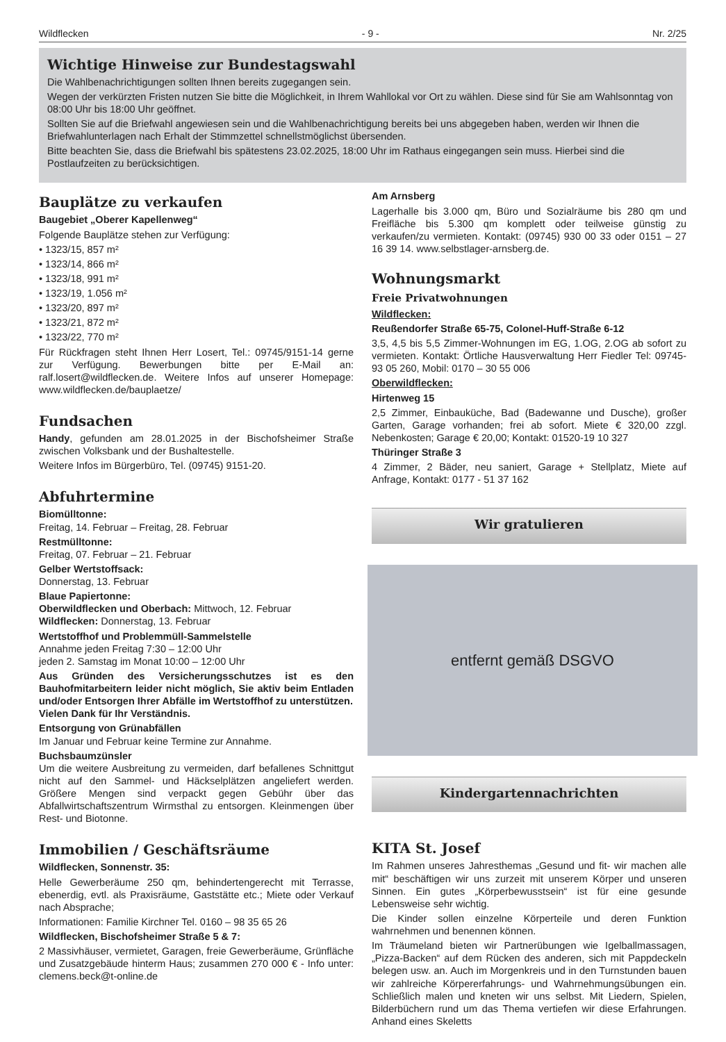Wildflecken - 9 - Nr. 2/25
Wichtige Hinweise zur Bundestagswahl
Die Wahlbenachrichtigungen sollten Ihnen bereits zugegangen sein.
Wegen der verkürzten Fristen nutzen Sie bitte die Möglichkeit, in Ihrem Wahllokal vor Ort zu wählen. Diese sind für Sie am Wahlsonntag von 08:00 Uhr bis 18:00 Uhr geöffnet.
Sollten Sie auf die Briefwahl angewiesen sein und die Wahlbenachrichtigung bereits bei uns abgegeben haben, werden wir Ihnen die Briefwahlunterlagen nach Erhalt der Stimmzettel schnellstmöglichst übersenden.
Bitte beachten Sie, dass die Briefwahl bis spätestens 23.02.2025, 18:00 Uhr im Rathaus eingegangen sein muss. Hierbei sind die Postlaufzeiten zu berücksichtigen.
Bauplätze zu verkaufen
Baugebiet „Oberer Kapellenweg“
Folgende Bauplätze stehen zur Verfügung:
• 1323/15, 857 m²
• 1323/14, 866 m²
• 1323/18, 991 m²
• 1323/19, 1.056 m²
• 1323/20, 897 m²
• 1323/21, 872 m²
• 1323/22, 770 m²
Für Rückfragen steht Ihnen Herr Losert, Tel.: 09745/9151-14 gerne zur Verfügung. Bewerbungen bitte per E-Mail an: ralf.losert@wildflecken.de. Weitere Infos auf unserer Homepage: www.wildflecken.de/bauplaetze/
Fundsachen
Handy, gefunden am 28.01.2025 in der Bischofsheimer Straße zwischen Volksbank und der Bushaltestelle.
Weitere Infos im Bürgerbüro, Tel. (09745) 9151-20.
Abfuhrtermine
Biomülltonne:
Freitag, 14. Februar – Freitag, 28. Februar
Restmülltonne:
Freitag, 07. Februar – 21. Februar
Gelber Wertstoffsack:
Donnerstag, 13. Februar
Blaue Papiertonne:
Oberwildflecken und Oberbach: Mittwoch, 12. Februar
Wildflecken: Donnerstag, 13. Februar
Wertstoffhof und Problemmüll-Sammelstelle
Annahme jeden Freitag 7:30 – 12:00 Uhr
jeden 2. Samstag im Monat 10:00 – 12:00 Uhr
Aus Gründen des Versicherungsschutzes ist es den Bauhofmitarbeitern leider nicht möglich, Sie aktiv beim Entladen und/oder Entsorgen Ihrer Abfälle im Wertstoffhof zu unterstützen.
Vielen Dank für Ihr Verständnis.
Entsorgung von Grünabfällen
Im Januar und Februar keine Termine zur Annahme.
Buchsbaumzünsler
Um die weitere Ausbreitung zu vermeiden, darf befallenes Schnittgut nicht auf den Sammel- und Häckselplätzen angeliefert werden. Größere Mengen sind verpackt gegen Gebühr über das Abfallwirtschaftszentrum Wirmsthal zu entsorgen. Kleinmengen über Rest- und Biotonne.
Immobilien / Geschäftsräume
Wildflecken, Sonnenstr. 35:
Helle Gewerberäume 250 qm, behindertengerecht mit Terrasse, ebenerdig, evtl. als Praxisräume, Gaststätte etc.; Miete oder Verkauf nach Absprache;
Informationen: Familie Kirchner Tel. 0160 – 98 35 65 26
Wildflecken, Bischofsheimer Straße 5 & 7:
2 Massivhäuser, vermietet, Garagen, freie Gewerberäume, Grünfläche und Zusatzgebäude hinterm Haus; zusammen 270 000 € - Info unter: clemens.beck@t-online.de
Am Arnsberg
Lagerhalle bis 3.000 qm, Büro und Sozialräume bis 280 qm und Freifläche bis 5.300 qm komplett oder teilweise günstig zu verkaufen/zu vermieten. Kontakt: (09745) 930 00 33 oder 0151 – 27 16 39 14. www.selbstlager-arnsberg.de.
Wohnungsmarkt
Freie Privatwohnungen
Wildflecken:
Reußendorfer Straße 65-75, Colonel-Huff-Straße 6-12
3,5, 4,5 bis 5,5 Zimmer-Wohnungen im EG, 1.OG, 2.OG ab sofort zu vermieten. Kontakt: Örtliche Hausverwaltung Herr Fiedler Tel: 09745-93 05 260, Mobil: 0170 – 30 55 006
Oberwildflecken:
Hirtenweg 15
2,5 Zimmer, Einbauküche, Bad (Badewanne und Dusche), großer Garten, Garage vorhanden; frei ab sofort. Miete € 320,00 zzgl. Nebenkosten; Garage € 20,00; Kontakt: 01520-19 10 327
Thüringer Straße 3
4 Zimmer, 2 Bäder, neu saniert, Garage + Stellplatz, Miete auf Anfrage, Kontakt: 0177 - 51 37 162
Wir gratulieren
entfernt gemäß DSGVO
Kindergartennachrichten
KITA St. Josef
Im Rahmen unseres Jahresthemas „Gesund und fit- wir machen alle mit“ beschäftigen wir uns zurzeit mit unserem Körper und unseren Sinnen. Ein gutes „Körperbewusstsein“ ist für eine gesunde Lebensweise sehr wichtig.
Die Kinder sollen einzelne Körperteile und deren Funktion wahrnehmen und benennen können.
Im Träumeland bieten wir Partnerübungen wie Igelballmassagen, „Pizza-Backen“ auf dem Rücken des anderen, sich mit Pappdeckeln belegen usw. an. Auch im Morgenkreis und in den Turnstunden bauen wir zahlreiche Körpererfahrungs- und Wahrnehmungsübungen ein. Schließlich malen und kneten wir uns selbst. Mit Liedern, Spielen, Bilderbüchern rund um das Thema vertiefen wir diese Erfahrungen. Anhand eines Skeletts